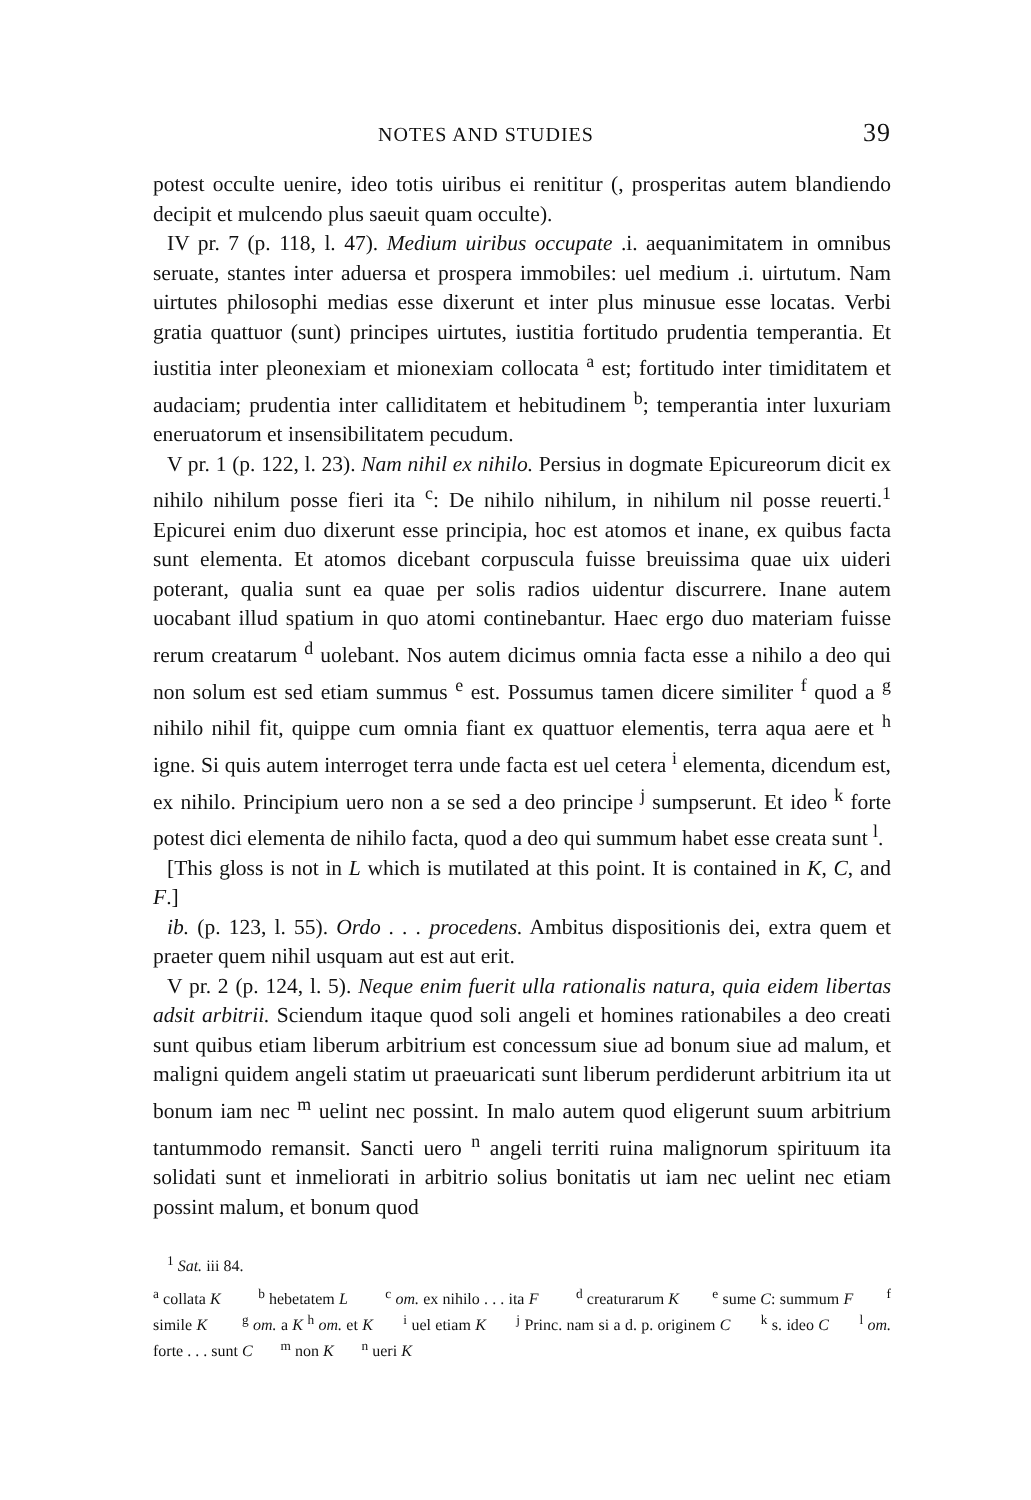NOTES AND STUDIES 39
potest occulte uenire, ideo totis uiribus ei renititur (, prosperitas autem blandiendo decipit et mulcendo plus saeuit quam occulte).
IV pr. 7 (p. 118, l. 47). Medium uiribus occupate .i. aequanimitatem in omnibus seruate, stantes inter aduersa et prospera immobiles: uel medium .i. uirtutum. Nam uirtutes philosophi medias esse dixerunt et inter plus minusue esse locatas. Verbi gratia quattuor (sunt) principes uirtutes, iustitia fortitudo prudentia temperantia. Et iustitia inter pleonexiam et mionexiam collocata <sup>a</sup> est; fortitudo inter timiditatem et audaciam; prudentia inter calliditatem et hebitudinem <sup>b</sup>; temperantia inter luxuriam eneruatorum et insensibilitatem pecudum.
V pr. 1 (p. 122, l. 23). Nam nihil ex nihilo. Persius in dogmate Epicureorum dicit ex nihilo nihilum posse fieri ita <sup>c</sup>: De nihilo nihilum, in nihilum nil posse reuerti.<sup>1</sup> Epicurei enim duo dixerunt esse principia, hoc est atomos et inane, ex quibus facta sunt elementa. Et atomos dicebant corpuscula fuisse breuissima quae uix uideri poterant, qualia sunt ea quae per solis radios uidentur discurrere. Inane autem uocabant illud spatium in quo atomi continebantur. Haec ergo duo materiam fuisse rerum creatarum <sup>d</sup> uolebant. Nos autem dicimus omnia facta esse a nihilo a deo qui non solum est sed etiam summus <sup>e</sup> est. Possumus tamen dicere similiter <sup>f</sup> quod a <sup>g</sup> nihilo nihil fit, quippe cum omnia fiant ex quattuor elementis, terra aqua aere et <sup>h</sup> igne. Si quis autem interroget terra unde facta est uel cetera <sup>i</sup> elementa, dicendum est, ex nihilo. Principium uero non a se sed a deo principe <sup>j</sup> sumpserunt. Et ideo <sup>k</sup> forte potest dici elementa de nihilo facta, quod a deo qui summum habet esse creata sunt <sup>l</sup>.
[This gloss is not in L which is mutilated at this point. It is contained in K, C, and F.]
ib. (p. 123, l. 55). Ordo . . . procedens. Ambitus dispositionis dei, extra quem et praeter quem nihil usquam aut est aut erit.
V pr. 2 (p. 124, l. 5). Neque enim fuerit ulla rationalis natura, quia eidem libertas adsit arbitrii. Sciendum itaque quod soli angeli et homines rationabiles a deo creati sunt quibus etiam liberum arbitrium est concessum siue ad bonum siue ad malum, et maligni quidem angeli statim ut praeuaricati sunt liberum perdiderunt arbitrium ita ut bonum iam nec <sup>m</sup> uelint nec possint. In malo autem quod eligerunt suum arbitrium tantummodo remansit. Sancti uero <sup>n</sup> angeli territi ruina malignorum spirituum ita solidati sunt et inmeliorati in arbitrio solius bonitatis ut iam nec uelint nec etiam possint malum, et bonum quod
<sup>1</sup> Sat. iii 84.
<sup>a</sup> collata K <sup>b</sup> hebetatem L <sup>c</sup> om. ex nihilo . . . ita F <sup>d</sup> creaturarum K <sup>e</sup> sume C: summum F <sup>f</sup> simile K <sup>g</sup> om. a K <sup>h</sup> om. et K <sup>i</sup> uel etiam K <sup>j</sup> Princ. nam si a d. p. originem C <sup>k</sup> s. ideo C <sup>l</sup> om. forte . . . sunt C <sup>m</sup> non K <sup>n</sup> ueri K